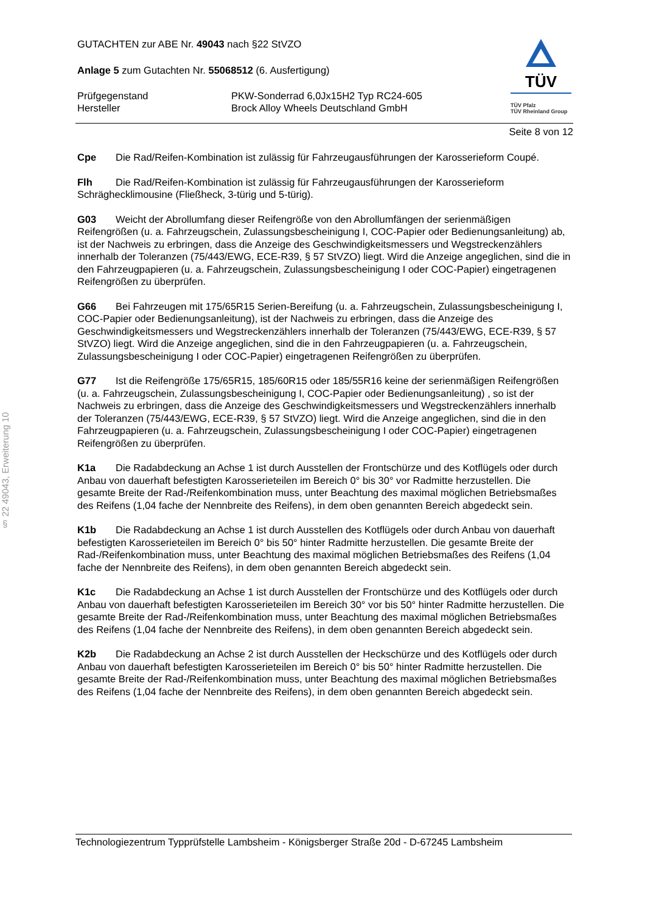§ 22 49043, Erweiterung 10
GUTACHTEN zur ABE Nr. 49043 nach §22 StVZO
Anlage 5 zum Gutachten Nr. 55068512 (6. Ausfertigung)
Prüfgegenstand
Hersteller
PKW-Sonderrad 6,0Jx15H2 Typ RC24-605
Brock Alloy Wheels Deutschland GmbH
TÜV
TÜV Pfalz
TÜV Rheinland Group
Seite 8 von 12
Cpe Die Rad/Reifen-Kombination ist zulässig für Fahrzeugausführungen der Karosserieform Coupé.
Flh Die Rad/Reifen-Kombination ist zulässig für Fahrzeugausführungen der Karosserieform Schräghecklimousine (Fließheck, 3-türig und 5-türig).
G03 Weicht der Abrollumfang dieser Reifengröße von den Abrollumfängen der serienmäßigen Reifengrößen (u. a. Fahrzeugschein, Zulassungsbescheinigung I, COC-Papier oder Bedienungsanleitung) ab, ist der Nachweis zu erbringen, dass die Anzeige des Geschwindigkeitsmessers und Wegstreckenzählers innerhalb der Toleranzen (75/443/EWG, ECE-R39, § 57 StVZO) liegt. Wird die Anzeige angeglichen, sind die in den Fahrzeugpapieren (u. a. Fahrzeugschein, Zulassungsbescheinigung I oder COC-Papier) eingetragenen Reifengrößen zu überprüfen.
G66 Bei Fahrzeugen mit 175/65R15 Serien-Bereifung (u. a. Fahrzeugschein, Zulassungsbescheinigung I, COC-Papier oder Bedienungsanleitung), ist der Nachweis zu erbringen, dass die Anzeige des Geschwindigkeitsmessers und Wegstreckenzählers innerhalb der Toleranzen (75/443/EWG, ECE-R39, § 57 StVZO) liegt. Wird die Anzeige angeglichen, sind die in den Fahrzeugpapieren (u. a. Fahrzeugschein, Zulassungsbescheinigung I oder COC-Papier) eingetragenen Reifengrößen zu überprüfen.
G77 Ist die Reifengröße 175/65R15, 185/60R15 oder 185/55R16 keine der serienmäßigen Reifengrößen (u. a. Fahrzeugschein, Zulassungsbescheinigung I, COC-Papier oder Bedienungsanleitung) , so ist der Nachweis zu erbringen, dass die Anzeige des Geschwindigkeitsmessers und Wegstreckenzählers innerhalb der Toleranzen (75/443/EWG, ECE-R39, § 57 StVZO) liegt. Wird die Anzeige angeglichen, sind die in den Fahrzeugpapieren (u. a. Fahrzeugschein, Zulassungsbescheinigung I oder COC-Papier) eingetragenen Reifengrößen zu überprüfen.
K1a Die Radabdeckung an Achse 1 ist durch Ausstellen der Frontschürze und des Kotflügels oder durch Anbau von dauerhaft befestigten Karosserieteilen im Bereich 0° bis 30° vor Radmitte herzustellen. Die gesamte Breite der Rad-/Reifenkombination muss, unter Beachtung des maximal möglichen Betriebsmaßes des Reifens (1,04 fache der Nennbreite des Reifens), in dem oben genannten Bereich abgedeckt sein.
K1b Die Radabdeckung an Achse 1 ist durch Ausstellen des Kotflügels oder durch Anbau von dauerhaft befestigten Karosserieteilen im Bereich 0° bis 50° hinter Radmitte herzustellen. Die gesamte Breite der Rad-/Reifenkombination muss, unter Beachtung des maximal möglichen Betriebsmaßes des Reifens (1,04 fache der Nennbreite des Reifens), in dem oben genannten Bereich abgedeckt sein.
K1c Die Radabdeckung an Achse 1 ist durch Ausstellen der Frontschürze und des Kotflügels oder durch Anbau von dauerhaft befestigten Karosserieteilen im Bereich 30° vor bis 50° hinter Radmitte herzustellen. Die gesamte Breite der Rad-/Reifenkombination muss, unter Beachtung des maximal möglichen Betriebsmaßes des Reifens (1,04 fache der Nennbreite des Reifens), in dem oben genannten Bereich abgedeckt sein.
K2b Die Radabdeckung an Achse 2 ist durch Ausstellen der Heckschürze und des Kotflügels oder durch Anbau von dauerhaft befestigten Karosserieteilen im Bereich 0° bis 50° hinter Radmitte herzustellen. Die gesamte Breite der Rad-/Reifenkombination muss, unter Beachtung des maximal möglichen Betriebsmaßes des Reifens (1,04 fache der Nennbreite des Reifens), in dem oben genannten Bereich abgedeckt sein.
Technologiezentrum Typprüfstelle Lambsheim - Königsberger Straße 20d - D-67245 Lambsheim